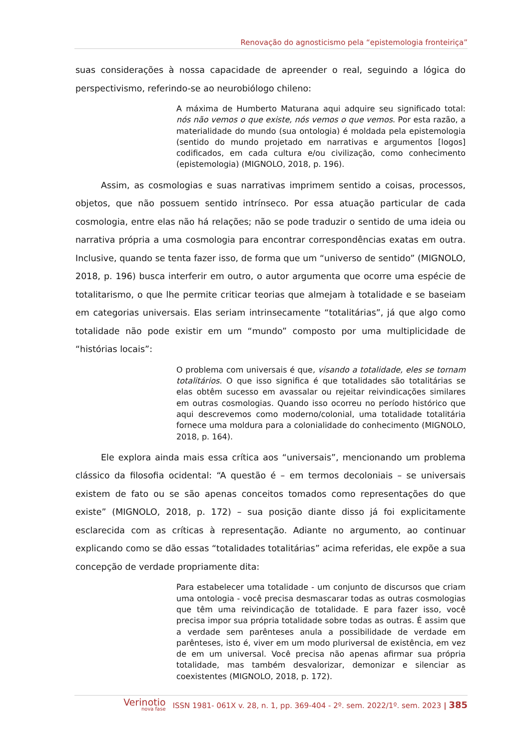Renovação do agnosticismo pela “epistemologia fronteiriça”
suas considerações à nossa capacidade de apreender o real, seguindo a lógica do perspectivismo, referindo-se ao neurobiólogo chileno:
A máxima de Humberto Maturana aqui adquire seu significado total: nós não vemos o que existe, nós vemos o que vemos. Por esta razão, a materialidade do mundo (sua ontologia) é moldada pela epistemologia (sentido do mundo projetado em narrativas e argumentos [logos] codificados, em cada cultura e/ou civilização, como conhecimento (epistemologia) (MIGNOLO, 2018, p. 196).
Assim, as cosmologias e suas narrativas imprimem sentido a coisas, processos, objetos, que não possuem sentido intrínseco. Por essa atuação particular de cada cosmologia, entre elas não há relações; não se pode traduzir o sentido de uma ideia ou narrativa própria a uma cosmologia para encontrar correspondências exatas em outra. Inclusive, quando se tenta fazer isso, de forma que um “universo de sentido” (MIGNOLO, 2018, p. 196) busca interferir em outro, o autor argumenta que ocorre uma espécie de totalitarismo, o que lhe permite criticar teorias que almejam à totalidade e se baseiam em categorias universais. Elas seriam intrinsecamente “totalitárias”, já que algo como totalidade não pode existir em um “mundo” composto por uma multiplicidade de “histórias locais”:
O problema com universais é que, visando a totalidade, eles se tornam totalitários. O que isso significa é que totalidades são totalitárias se elas obtêm sucesso em avassalar ou rejeitar reivindicações similares em outras cosmologias. Quando isso ocorreu no período histórico que aqui descrevemos como moderno/colonial, uma totalidade totalitária fornece uma moldura para a colonialidade do conhecimento (MIGNOLO, 2018, p. 164).
Ele explora ainda mais essa crítica aos “universais”, mencionando um problema clássico da filosofia ocidental: “A questão é – em termos decoloniais – se universais existem de fato ou se são apenas conceitos tomados como representações do que existe” (MIGNOLO, 2018, p. 172) – sua posição diante disso já foi explicitamente esclarecida com as críticas à representação. Adiante no argumento, ao continuar explicando como se dão essas “totalidades totalitárias” acima referidas, ele expõe a sua concepção de verdade propriamente dita:
Para estabelecer uma totalidade - um conjunto de discursos que criam uma ontologia - você precisa desmascarar todas as outras cosmologias que têm uma reivindicação de totalidade. E para fazer isso, você precisa impor sua própria totalidade sobre todas as outras. É assim que a verdade sem parênteses anula a possibilidade de verdade em parênteses, isto é, viver em um modo pluriversal de existência, em vez de em um universal. Você precisa não apenas afirmar sua própria totalidade, mas também desvalorizar, demonizar e silenciar as coexistentes (MIGNOLO, 2018, p. 172).
Verinotio
nova fase
ISSN 1981- 061X v. 28, n. 1, pp. 369-404 - 2º. sem. 2022/1º. sem. 2023 | 385